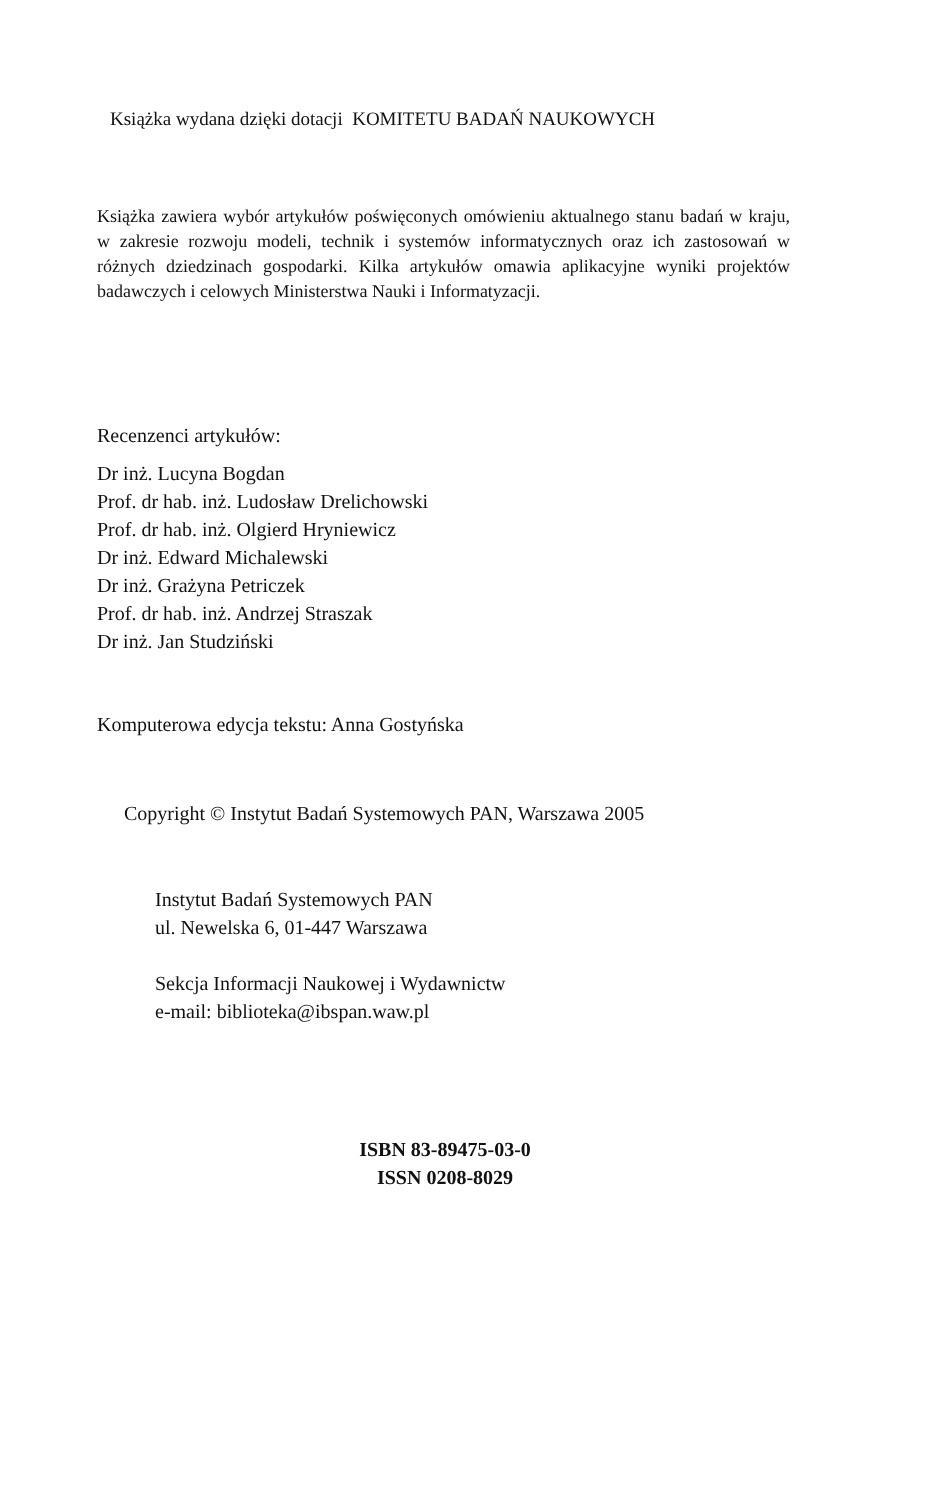Książka wydana dzięki dotacji KOMITETU BADAŃ NAUKOWYCH
Książka zawiera wybór artykułów poświęconych omówieniu aktualnego stanu badań w kraju, w zakresie rozwoju modeli, technik i systemów informatycznych oraz ich zastosowań w różnych dziedzinach gospodarki. Kilka artykułów omawia aplikacyjne wyniki projektów badawczych i celowych Ministerstwa Nauki i Informatyzacji.
Recenzenci artykułów:
Dr inż. Lucyna Bogdan
Prof. dr hab. inż. Ludosław Drelichowski
Prof. dr hab. inż. Olgierd Hryniewicz
Dr inż. Edward Michalewski
Dr inż. Grażyna Petriczek
Prof. dr hab. inż. Andrzej Straszak
Dr inż. Jan Studziński
Komputerowa edycja tekstu: Anna Gostyńska
Copyright © Instytut Badań Systemowych PAN, Warszawa 2005
Instytut Badań Systemowych PAN
ul. Newelska 6, 01-447 Warszawa
Sekcja Informacji Naukowej i Wydawnictw
e-mail: biblioteka@ibspan.waw.pl
ISBN 83-89475-03-0
ISSN 0208-8029